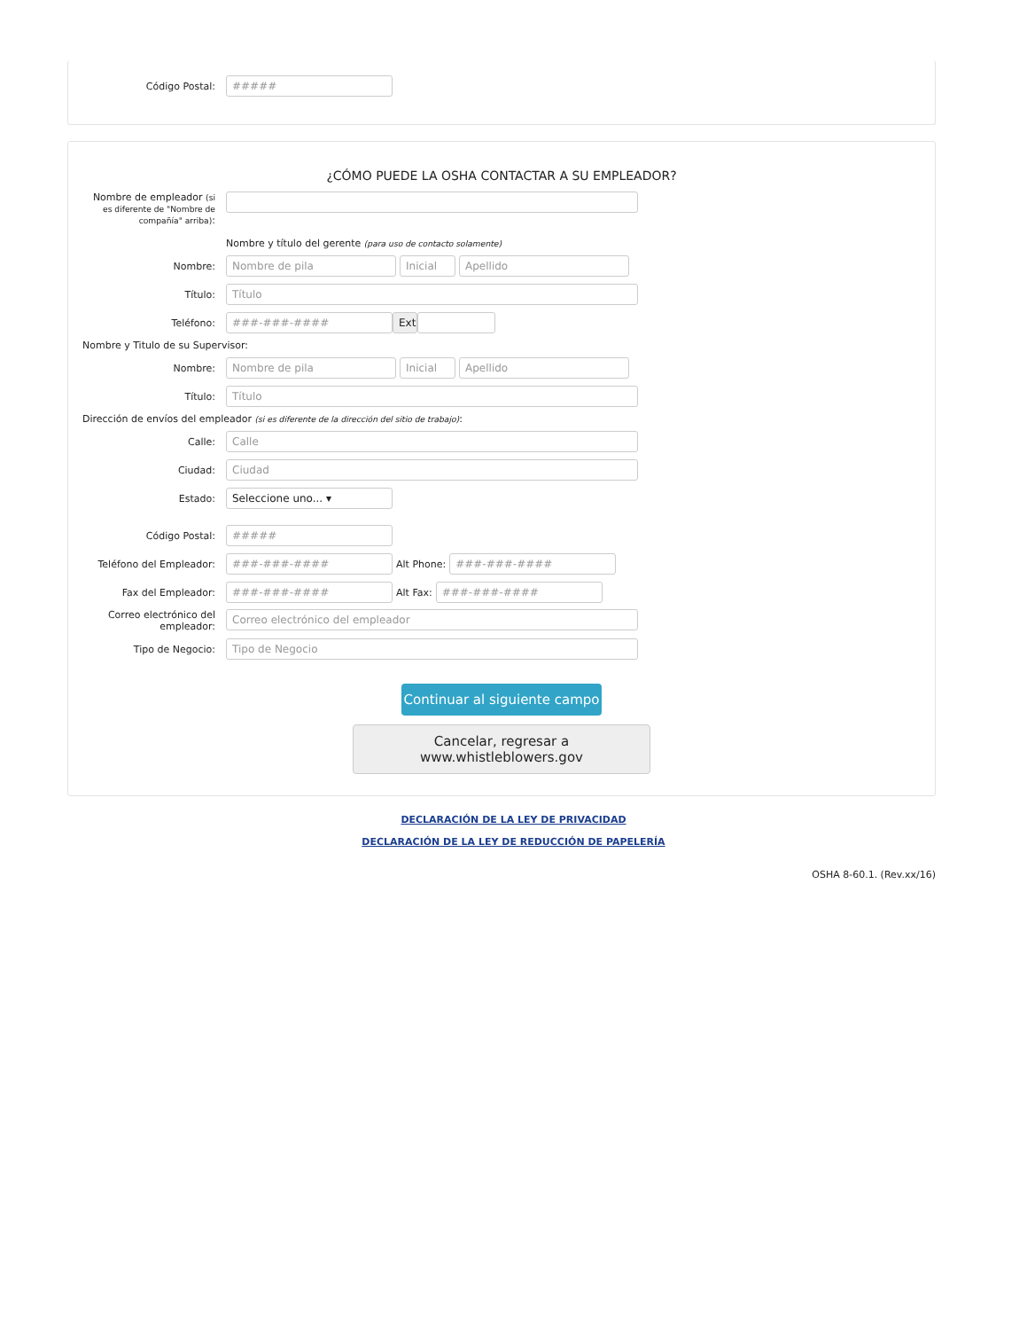Código Postal: #####
¿CÓMO PUEDE LA OSHA CONTACTAR A SU EMPLEADOR?
Nombre de empleador (si es diferente de "Nombre de compañía" arriba):
Nombre y título del gerente (para uso de contacto solamente)
Nombre: Nombre de pila Inicial Apellido
Título: Título
Teléfono: ###-###-#### Ext
Nombre y Titulo de su Supervisor:
Nombre: Nombre de pila Inicial Apellido
Título: Título
Dirección de envíos del empleador (si es diferente de la dirección del sitio de trabajo):
Calle: Calle
Ciudad: Ciudad
Estado: Seleccione uno... ▾
Código Postal: #####
Teléfono del Empleador: ###-###-#### Alt Phone: ###-###-####
Fax del Empleador: ###-###-#### Alt Fax: ###-###-####
Correo electrónico del empleador: Correo electrónico del empleador
Tipo de Negocio: Tipo de Negocio
Continuar al siguiente campo
Cancelar, regresar a www.whistleblowers.gov
DECLARACIÓN DE LA LEY DE PRIVACIDAD
DECLARACIÓN DE LA LEY DE REDUCCIÓN DE PAPELERÍA
OSHA 8-60.1. (Rev.xx/16)